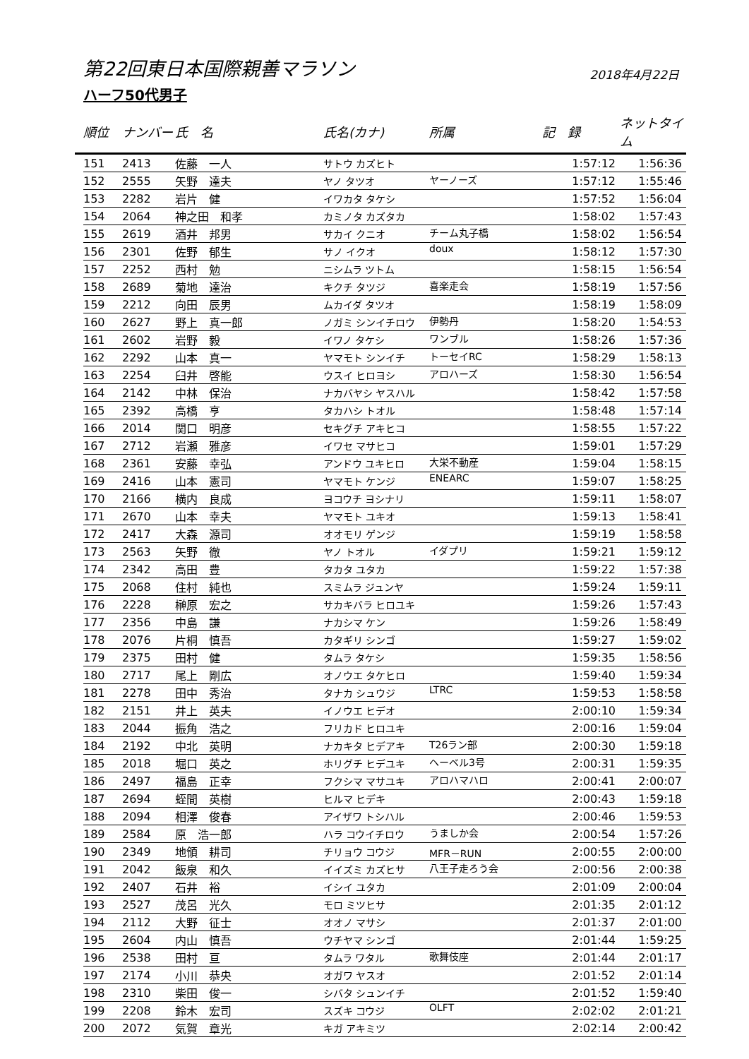第22回東日本国際親善マラソン
2018年4月22日
ハーフ50代男子
| | 順位 | ナンバー | 氏 名 | 氏名(カナ) | 所属 | 記 録 | ネットタイム |
| --- | --- | --- | --- | --- | --- | --- | --- |
| | 151 | 2413 | 佐藤 一人 | サトウ カズヒト | | 1:57:12 | 1:56:36 |
| | 152 | 2555 | 矢野 達夫 | ヤノ タツオ | ヤーノーズ | 1:57:12 | 1:55:46 |
| | 153 | 2282 | 岩片 健 | イワカタ タケシ | | 1:57:52 | 1:56:04 |
| | 154 | 2064 | 神之田 和孝 | カミノタ カズタカ | | 1:58:02 | 1:57:43 |
| | 155 | 2619 | 酒井 邦男 | サカイ クニオ | チーム丸子橋 | 1:58:02 | 1:56:54 |
| | 156 | 2301 | 佐野 郁生 | サノ イクオ | doux | 1:58:12 | 1:57:30 |
| | 157 | 2252 | 西村 勉 | ニシムラ ツトム | | 1:58:15 | 1:56:54 |
| | 158 | 2689 | 菊地 達治 | キクチ タツジ | 喜楽走会 | 1:58:19 | 1:57:56 |
| | 159 | 2212 | 向田 辰男 | ムカイダ タツオ | | 1:58:19 | 1:58:09 |
| | 160 | 2627 | 野上 真一郎 | ノガミ シンイチロウ | 伊勢丹 | 1:58:20 | 1:54:53 |
| | 161 | 2602 | 岩野 毅 | イワノ タケシ | ワンブル | 1:58:26 | 1:57:36 |
| | 162 | 2292 | 山本 真一 | ヤマモト シンイチ | トーセイRC | 1:58:29 | 1:58:13 |
| | 163 | 2254 | 臼井 啓能 | ウスイ ヒロヨシ | アロハーズ | 1:58:30 | 1:56:54 |
| | 164 | 2142 | 中林 保治 | ナカバヤシ ヤスハル | | 1:58:42 | 1:57:58 |
| | 165 | 2392 | 高橋 亨 | タカハシ トオル | | 1:58:48 | 1:57:14 |
| | 166 | 2014 | 関口 明彦 | セキグチ アキヒコ | | 1:58:55 | 1:57:22 |
| | 167 | 2712 | 岩瀬 雅彦 | イワセ マサヒコ | | 1:59:01 | 1:57:29 |
| | 168 | 2361 | 安藤 幸弘 | アンドウ ユキヒロ | 大栄不動産 | 1:59:04 | 1:58:15 |
| | 169 | 2416 | 山本 憲司 | ヤマモト ケンジ | ENEARC | 1:59:07 | 1:58:25 |
| | 170 | 2166 | 横内 良成 | ヨコウチ ヨシナリ | | 1:59:11 | 1:58:07 |
| | 171 | 2670 | 山本 幸夫 | ヤマモト ユキオ | | 1:59:13 | 1:58:41 |
| | 172 | 2417 | 大森 源司 | オオモリ ゲンジ | | 1:59:19 | 1:58:58 |
| | 173 | 2563 | 矢野 徹 | ヤノ トオル | イダプリ | 1:59:21 | 1:59:12 |
| | 174 | 2342 | 高田 豊 | タカタ ユタカ | | 1:59:22 | 1:57:38 |
| | 175 | 2068 | 住村 純也 | スミムラ ジュンヤ | | 1:59:24 | 1:59:11 |
| | 176 | 2228 | 榊原 宏之 | サカキバラ ヒロユキ | | 1:59:26 | 1:57:43 |
| | 177 | 2356 | 中島 謙 | ナカシマ ケン | | 1:59:26 | 1:58:49 |
| | 178 | 2076 | 片桐 慎吾 | カタギリ シンゴ | | 1:59:27 | 1:59:02 |
| | 179 | 2375 | 田村 健 | タムラ タケシ | | 1:59:35 | 1:58:56 |
| | 180 | 2717 | 尾上 剛広 | オノウエ タケヒロ | | 1:59:40 | 1:59:34 |
| | 181 | 2278 | 田中 秀治 | タナカ シュウジ | LTRC | 1:59:53 | 1:58:58 |
| | 182 | 2151 | 井上 英夫 | イノウエ ヒデオ | | 2:00:10 | 1:59:34 |
| | 183 | 2044 | 振角 浩之 | フリカド ヒロユキ | | 2:00:16 | 1:59:04 |
| | 184 | 2192 | 中北 英明 | ナカキタ ヒデアキ | T26ラン部 | 2:00:30 | 1:59:18 |
| | 185 | 2018 | 堀口 英之 | ホリグチ ヒデユキ | ヘーベル3号 | 2:00:31 | 1:59:35 |
| | 186 | 2497 | 福島 正幸 | フクシマ マサユキ | アロハマハロ | 2:00:41 | 2:00:07 |
| | 187 | 2694 | 蛭間 英樹 | ヒルマ ヒデキ | | 2:00:43 | 1:59:18 |
| | 188 | 2094 | 相澤 俊春 | アイザワ トシハル | | 2:00:46 | 1:59:53 |
| | 189 | 2584 | 原 浩一郎 | ハラ コウイチロウ | うましか会 | 2:00:54 | 1:57:26 |
| | 190 | 2349 | 地領 耕司 | チリョウ コウジ | MFR－RUN | 2:00:55 | 2:00:00 |
| | 191 | 2042 | 飯泉 和久 | イイズミ カズヒサ | 八王子走ろう会 | 2:00:56 | 2:00:38 |
| | 192 | 2407 | 石井 裕 | イシイ ユタカ | | 2:01:09 | 2:00:04 |
| | 193 | 2527 | 茂呂 光久 | モロ ミツヒサ | | 2:01:35 | 2:01:12 |
| | 194 | 2112 | 大野 征士 | オオノ マサシ | | 2:01:37 | 2:01:00 |
| | 195 | 2604 | 内山 慎吾 | ウチヤマ シンゴ | | 2:01:44 | 1:59:25 |
| | 196 | 2538 | 田村 亘 | タムラ ワタル | 歌舞伎座 | 2:01:44 | 2:01:17 |
| | 197 | 2174 | 小川 恭央 | オガワ ヤスオ | | 2:01:52 | 2:01:14 |
| | 198 | 2310 | 柴田 俊一 | シバタ シュンイチ | | 2:01:52 | 1:59:40 |
| | 199 | 2208 | 鈴木 宏司 | スズキ コウジ | OLFT | 2:02:02 | 2:01:21 |
| | 200 | 2072 | 気賀 章光 | キガ アキミツ | | 2:02:14 | 2:00:42 |